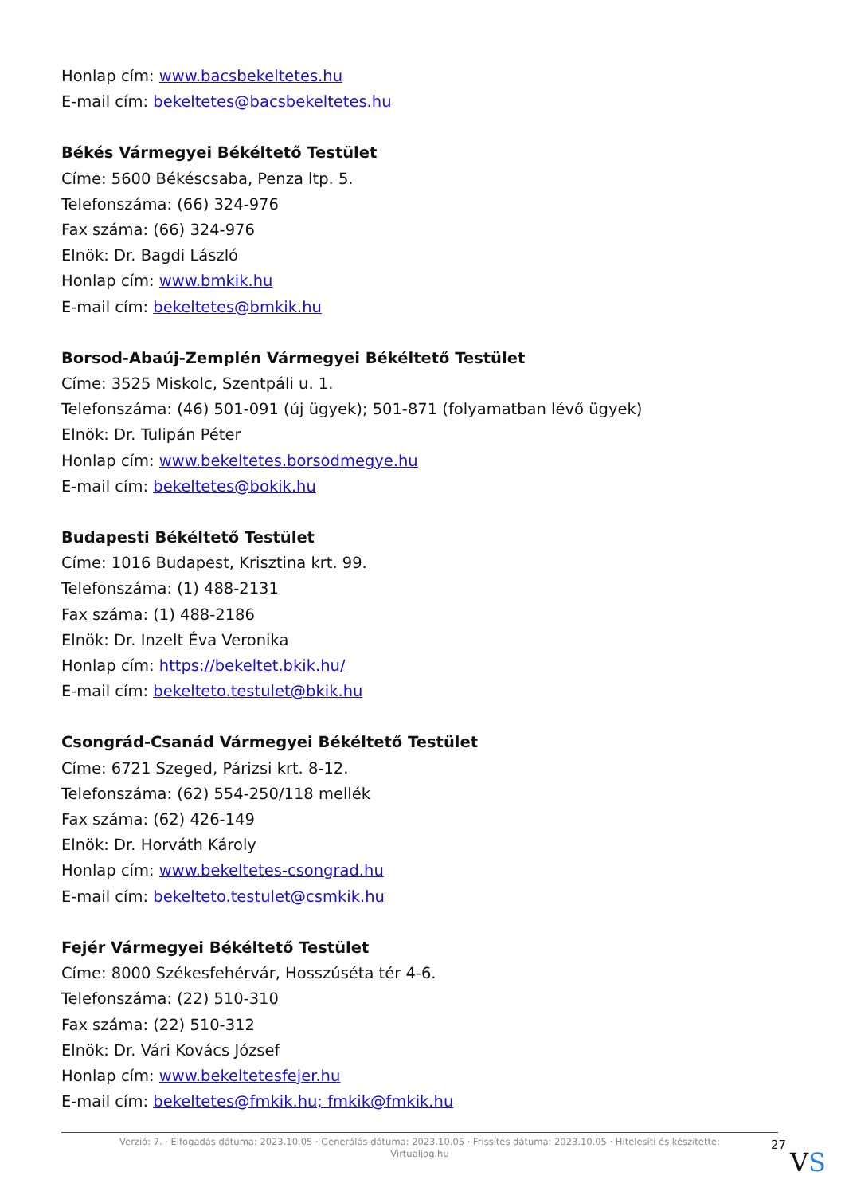Honlap cím: www.bacsbekeltetes.hu
E-mail cím: bekeltetes@bacsbekeltetes.hu
Békés Vármegyei Békéltető Testület
Címe: 5600 Békéscsaba, Penza ltp. 5.
Telefonszáma: (66) 324-976
Fax száma: (66) 324-976
Elnök: Dr. Bagdi László
Honlap cím: www.bmkik.hu
E-mail cím: bekeltetes@bmkik.hu
Borsod-Abaúj-Zemplén Vármegyei Békéltető Testület
Címe: 3525 Miskolc, Szentpáli u. 1.
Telefonszáma: (46) 501-091 (új ügyek); 501-871 (folyamatban lévő ügyek)
Elnök: Dr. Tulipán Péter
Honlap cím: www.bekeltetes.borsodmegye.hu
E-mail cím: bekeltetes@bokik.hu
Budapesti Békéltető Testület
Címe: 1016 Budapest, Krisztina krt. 99.
Telefonszáma: (1) 488-2131
Fax száma: (1) 488-2186
Elnök: Dr. Inzelt Éva Veronika
Honlap cím: https://bekeltet.bkik.hu/
E-mail cím: bekelteto.testulet@bkik.hu
Csongrád-Csanád Vármegyei Békéltető Testület
Címe: 6721 Szeged, Párizsi krt. 8-12.
Telefonszáma: (62) 554-250/118 mellék
Fax száma: (62) 426-149
Elnök: Dr. Horváth Károly
Honlap cím: www.bekeltetes-csongrad.hu
E-mail cím: bekelteto.testulet@csmkik.hu
Fejér Vármegyei Békéltető Testület
Címe: 8000 Székesfehérvár, Hosszúséta tér 4-6.
Telefonszáma: (22) 510-310
Fax száma: (22) 510-312
Elnök: Dr. Vári Kovács József
Honlap cím: www.bekeltetesfejer.hu
E-mail cím: bekeltetes@fmkik.hu; fmkik@fmkik.hu
Verzió: 7. · Elfogadás dátuma: 2023.10.05 · Generálás dátuma: 2023.10.05 · Frissítés dátuma: 2023.10.05 · Hitelesíti és készítette: Virtualjog.hu
27
VS